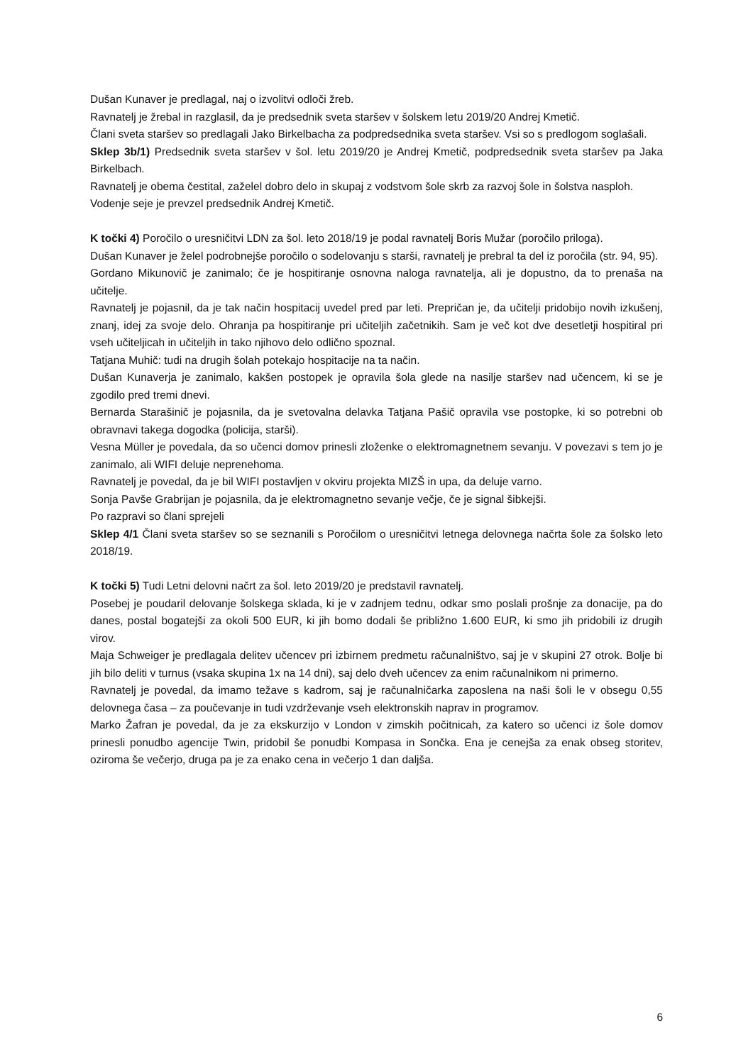Dušan Kunaver je predlagal, naj o izvolitvi odloči žreb.
Ravnatelj je žrebal in razglasil, da je predsednik sveta staršev v šolskem letu 2019/20 Andrej Kmetič.
Člani sveta staršev so predlagali Jako Birkelbacha za podpredsednika sveta staršev. Vsi so s predlogom soglašali.
Sklep 3b/1) Predsednik sveta staršev v šol. letu 2019/20 je Andrej Kmetič, podpredsednik sveta staršev pa Jaka Birkelbach.
Ravnatelj je obema čestital, zaželel dobro delo in skupaj z vodstvom šole skrb za razvoj šole in šolstva nasploh.
Vodenje seje je prevzel predsednik Andrej Kmetič.
K točki 4) Poročilo o uresničitvi LDN za šol. leto 2018/19 je podal ravnatelj Boris Mužar (poročilo priloga).
Dušan Kunaver je želel podrobnejše poročilo o sodelovanju s starši, ravnatelj je prebral ta del iz poročila (str. 94, 95).
Gordano Mikunovič je zanimalo; če je hospitiranje osnovna naloga ravnatelja, ali je dopustno, da to prenaša na učitelje.
Ravnatelj je pojasnil, da je tak način hospitacij uvedel pred par leti. Prepričan je, da učitelji pridobijo novih izkušenj, znanj, idej za svoje delo. Ohranja pa hospitiranje pri učiteljih začetnikih. Sam je več kot dve desetletji hospitiral pri vseh učiteljicah in učiteljih in tako njihovo delo odlično spoznal.
Tatjana Muhič: tudi na drugih šolah potekajo hospitacije na ta način.
Dušan Kunaverja je zanimalo, kakšen postopek je opravila šola glede na nasilje staršev nad učencem, ki se je zgodilo pred tremi dnevi.
Bernarda Starašinič je pojasnila, da je svetovalna delavka Tatjana Pašič opravila vse postopke, ki so potrebni ob obravnavi takega dogodka (policija, starši).
Vesna Müller je povedala, da so učenci domov prinesli zloženke o elektromagnetnem sevanju. V povezavi s tem jo je zanimalo, ali WIFI deluje neprenehoma.
Ravnatelj je povedal, da je bil WIFI postavljen v okviru projekta MIZŠ in upa, da deluje varno.
Sonja Pavše Grabrijan je pojasnila, da je elektromagnetno sevanje večje, če je signal šibkejši.
Po razpravi so člani sprejeli
Sklep 4/1 Člani sveta staršev so se seznanili s Poročilom o uresničitvi letnega delovnega načrta šole za šolsko leto 2018/19.
K točki 5) Tudi Letni delovni načrt za šol. leto 2019/20 je predstavil ravnatelj.
Posebej je poudaril delovanje šolskega sklada, ki je v zadnjem tednu, odkar smo poslali prošnje za donacije, pa do danes, postal bogatejši za okoli 500 EUR, ki jih bomo dodali še približno 1.600 EUR, ki smo jih pridobili iz drugih virov.
Maja Schweiger je predlagala delitev učencev pri izbirnem predmetu računalništvo, saj je v skupini 27 otrok. Bolje bi jih bilo deliti v turnus (vsaka skupina 1x na 14 dni), saj delo dveh učencev za enim računalnikom ni primerno.
Ravnatelj je povedal, da imamo težave s kadrom, saj je računalničarka zaposlena na naši šoli le v obsegu 0,55 delovnega časa – za poučevanje in tudi vzdrževanje vseh elektronskih naprav in programov.
Marko Žafran je povedal, da je za ekskurzijo v London v zimskih počitnicah, za katero so učenci iz šole domov prinesli ponudbo agencije Twin, pridobil še ponudbi Kompasa in Sončka. Ena je cenejša za enak obseg storitev, oziroma še večerjo, druga pa je za enako cena in večerjo 1 dan daljša.
6